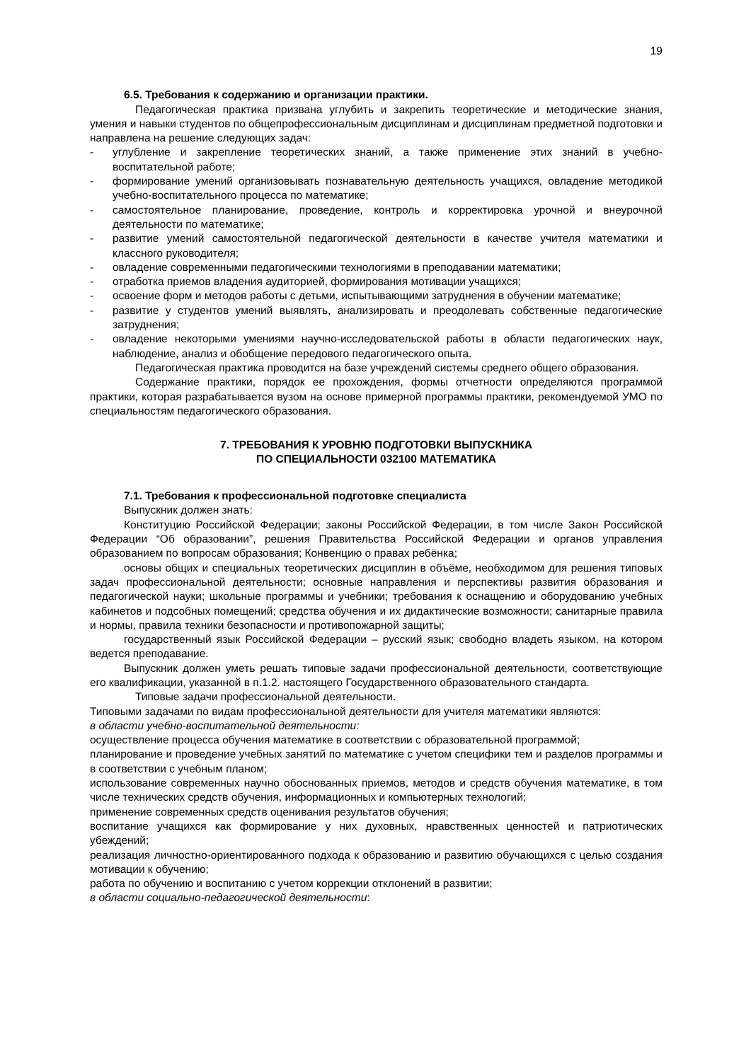19
6.5. Требования к содержанию и организации практики.
Педагогическая практика призвана углубить и закрепить теоретические и методические знания, умения и навыки студентов по общепрофессиональным дисциплинам и дисциплинам предметной подготовки и направлена на решение следующих задач:
- углубление и закрепление теоретических знаний, а также применение этих знаний в учебно-воспитательной работе;
- формирование умений организовывать познавательную деятельность учащихся, овладение методикой учебно-воспитательного процесса по математике;
- самостоятельное планирование, проведение, контроль и корректировка урочной и внеурочной деятельности по математике;
- развитие умений самостоятельной педагогической деятельности в качестве учителя математики и классного руководителя;
- овладение современными педагогическими технологиями в преподавании математики;
- отработка приемов владения аудиторией, формирования мотивации учащихся;
- освоение форм и методов работы с детьми, испытывающими затруднения в обучении математике;
- развитие у студентов умений выявлять, анализировать и преодолевать собственные педагогические затруднения;
- овладение некоторыми умениями научно-исследовательской работы в области педагогических наук, наблюдение, анализ и обобщение передового педагогического опыта.
Педагогическая практика проводится на базе учреждений системы среднего общего образования.
Содержание практики, порядок ее прохождения, формы отчетности определяются программой практики, которая разрабатывается вузом на основе примерной программы практики, рекомендуемой УМО по специальностям педагогического образования.
7. ТРЕБОВАНИЯ К УРОВНЮ ПОДГОТОВКИ ВЫПУСКНИКА
ПО СПЕЦИАЛЬНОСТИ 032100 МАТЕМАТИКА
7.1. Требования к профессиональной подготовке специалиста
Выпускник должен знать:
Конституцию Российской Федерации; законы Российской Федерации, в том числе Закон Российской Федерации “Об образовании”, решения Правительства Российской Федерации и органов управления образованием по вопросам образования; Конвенцию о правах ребёнка;
основы общих и специальных теоретических дисциплин в объёме, необходимом для решения типовых задач профессиональной деятельности; основные направления и перспективы развития образования и педагогической науки; школьные программы и учебники; требования к оснащению и оборудованию учебных кабинетов и подсобных помещений; средства обучения и их дидактические возможности; санитарные правила и нормы, правила техники безопасности и противопожарной защиты;
государственный язык Российской Федерации – русский язык; свободно владеть языком, на котором ведется преподавание.
Выпускник должен уметь решать типовые задачи профессиональной деятельности, соответствующие его квалификации, указанной в п.1.2. настоящего Государственного образовательного стандарта.
Типовые задачи профессиональной деятельности.
Типовыми задачами по видам профессиональной деятельности для учителя математики являются:
в области учебно-воспитательной деятельности:
осуществление процесса обучения математике в соответствии с образовательной программой;
планирование и проведение учебных занятий по математике с учетом специфики тем и разделов программы и в соответствии с учебным планом;
использование современных научно обоснованных приемов, методов и средств обучения математике, в том числе технических средств обучения, информационных и компьютерных технологий;
применение современных средств оценивания результатов обучения;
воспитание учащихся как формирование у них духовных, нравственных ценностей и патриотических убеждений;
реализация личностно-ориентированного подхода к образованию и развитию обучающихся с целью создания мотивации к обучению;
работа по обучению и воспитанию с учетом коррекции отклонений в развитии;
в области социально-педагогической деятельности: